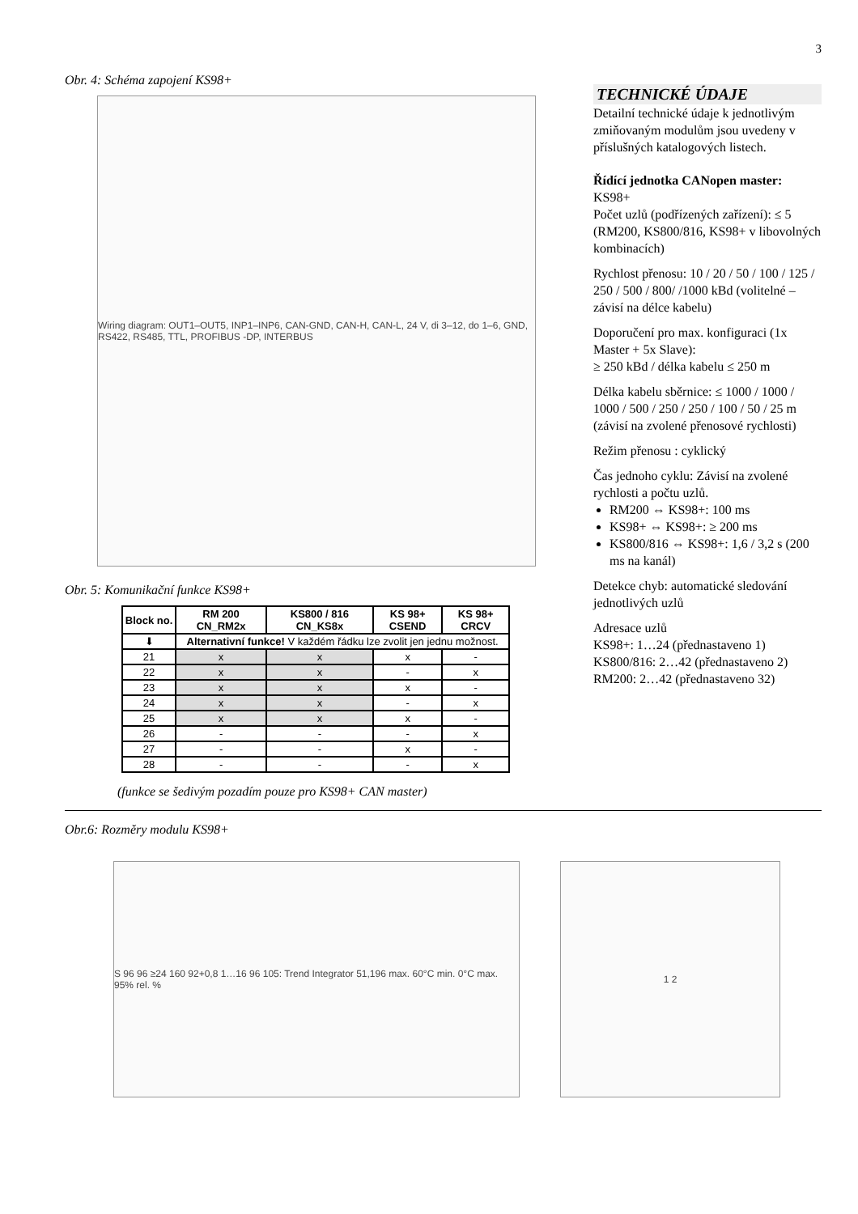3
Obr. 4: Schéma zapojení KS98+
Wiring diagram: OUT1–OUT5, INP1–INP6, CAN-GND, CAN-H, CAN-L, 24 V, di 3–12, do 1–6, GND, RS422, RS485, TTL, PROFIBUS -DP, INTERBUS
Obr. 5: Komunikační funkce KS98+
| Block no. | RM 200 CN_RM2x | KS800 / 816 CN_KS8x | KS 98+ CSEND | KS 98+ CRCV |
| --- | --- | --- | --- | --- |
| ⬇ | Alternativní funkce! V každém řádku lze zvolit jen jednu možnost. | | | |
| 21 | x | x | x | - |
| 22 | x | x | - | x |
| 23 | x | x | x | - |
| 24 | x | x | - | x |
| 25 | x | x | x | - |
| 26 | - | - | - | x |
| 27 | - | - | x | - |
| 28 | - | - | - | x |
(funkce se šedivým pozadím pouze pro KS98+ CAN master)
TECHNICKÉ ÚDAJE
Detailní technické údaje k jednotlivým zmiňovaným modulům jsou uvedeny v příslušných katalogových listech.
Řídící jednotka CANopen master:
KS98+
Počet uzlů (podřízených zařízení): ≤ 5 (RM200, KS800/816, KS98+ v libovolných kombinacích)
Rychlost přenosu: 10 / 20 / 50 / 100 / 125 / 250 / 500 / 800/ /1000 kBd (volitelné – závisí na délce kabelu)
Doporučení pro max. konfiguraci (1x Master + 5x Slave):
≥ 250 kBd / délka kabelu ≤ 250 m
Délka kabelu sběrnice: ≤ 1000 / 1000 / 1000 / 500 / 250 / 250 / 100 / 50 / 25 m (závisí na zvolené přenosové rychlosti)
Režim přenosu : cyklický
Čas jednoho cyklu: Závisí na zvolené rychlosti a počtu uzlů.
RM200 ⇔ KS98+: 100 ms
KS98+ ⇔ KS98+: ≥ 200 ms
KS800/816 ⇔ KS98+: 1,6 / 3,2 s (200 ms na kanál)
Detekce chyb: automatické sledování jednotlivých uzlů
Adresace uzlů
KS98+: 1…24 (přednastaveno 1)
KS800/816: 2…42 (přednastaveno 2)
RM200: 2…42 (přednastaveno 32)
Obr.6: Rozměry modulu KS98+
S 96 96 ≥24 160 92+0,8 1…16 96 105: Trend Integrator 51,196 max. 60°C min. 0°C max. 95% rel. %
1 2